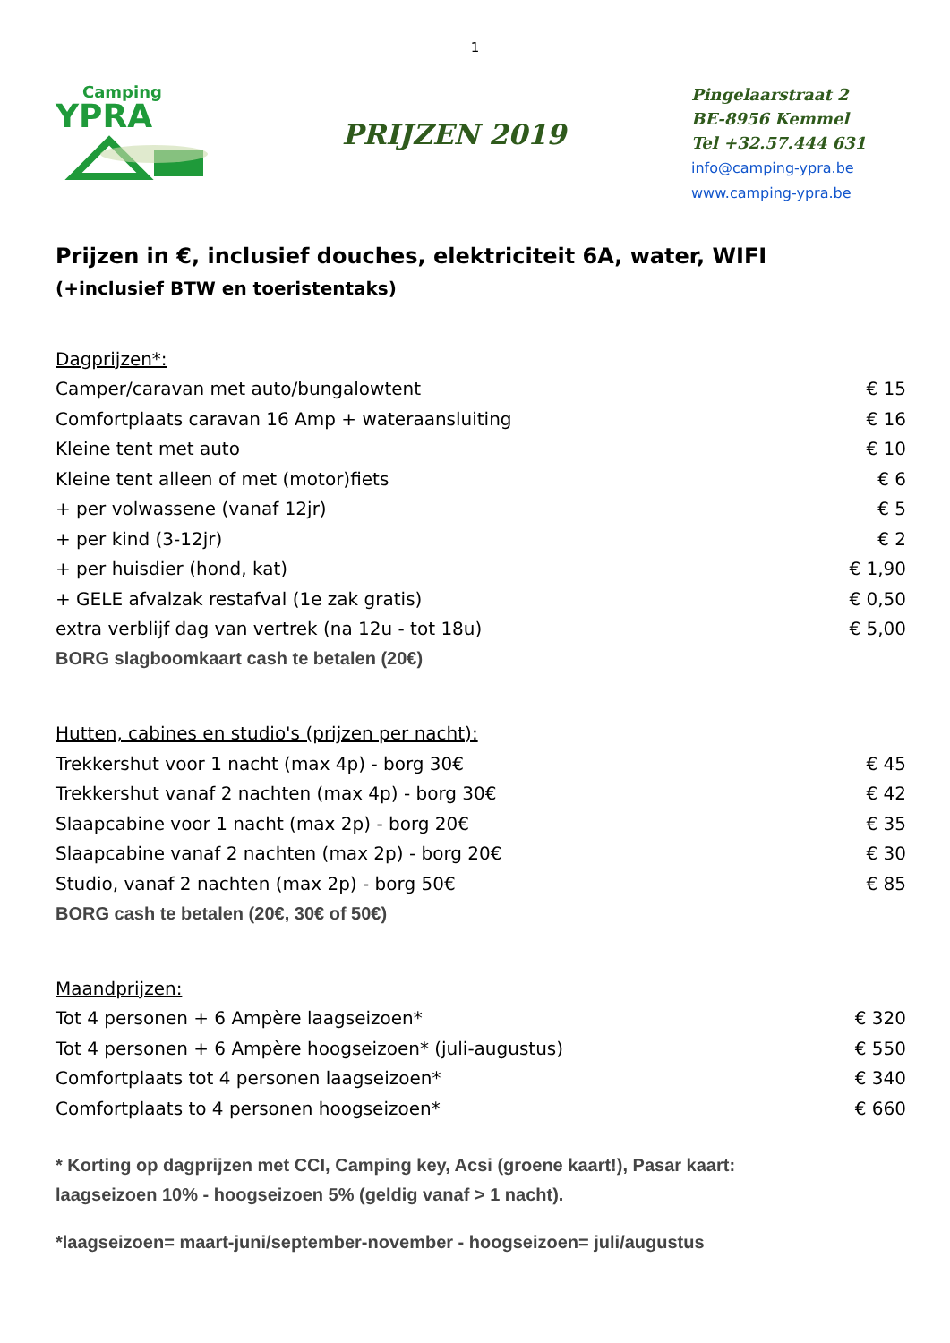1
Camping
YPRA
PRIJZEN 2019
Pingelaarstraat 2
BE-8956 Kemmel
Tel +32.57.444 631
info@camping-ypra.be
www.camping-ypra.be
Prijzen in €, inclusief douches, elektriciteit 6A, water, WIFI
(+inclusief BTW en toeristentaks)
| Dagprijzen*: | |
| Camper/caravan met auto/bungalowtent | € 15 |
| Comfortplaats caravan 16 Amp + wateraansluiting | € 16 |
| Kleine tent met auto | € 10 |
| Kleine tent alleen of met (motor)fiets | € 6 |
| + per volwassene (vanaf 12jr) | € 5 |
| + per kind (3-12jr) | € 2 |
| + per huisdier (hond, kat) | € 1,90 |
| + GELE afvalzak restafval (1e zak gratis) | € 0,50 |
| extra verblijf dag van vertrek (na 12u - tot 18u) | € 5,00 |
| BORG slagboomkaart cash te betalen (20€) | |
| Hutten, cabines en studio's (prijzen per nacht): | |
| Trekkershut voor 1 nacht (max 4p) - borg 30€ | € 45 |
| Trekkershut vanaf 2 nachten (max 4p) - borg 30€ | € 42 |
| Slaapcabine voor 1 nacht (max 2p) - borg 20€ | € 35 |
| Slaapcabine vanaf 2 nachten (max 2p) - borg 20€ | € 30 |
| Studio, vanaf 2 nachten (max 2p) - borg 50€ | € 85 |
| BORG cash te betalen (20€, 30€ of 50€) | |
| Maandprijzen: | |
| Tot 4 personen + 6 Ampère laagseizoen* | € 320 |
| Tot 4 personen + 6 Ampère hoogseizoen* (juli-augustus) | € 550 |
| Comfortplaats tot 4 personen laagseizoen* | € 340 |
| Comfortplaats to 4 personen hoogseizoen* | € 660 |
* Korting op dagprijzen met CCI, Camping key, Acsi (groene kaart!), Pasar kaart:
laagseizoen 10% - hoogseizoen 5% (geldig vanaf > 1 nacht).
*laagseizoen= maart-juni/september-november - hoogseizoen= juli/augustus